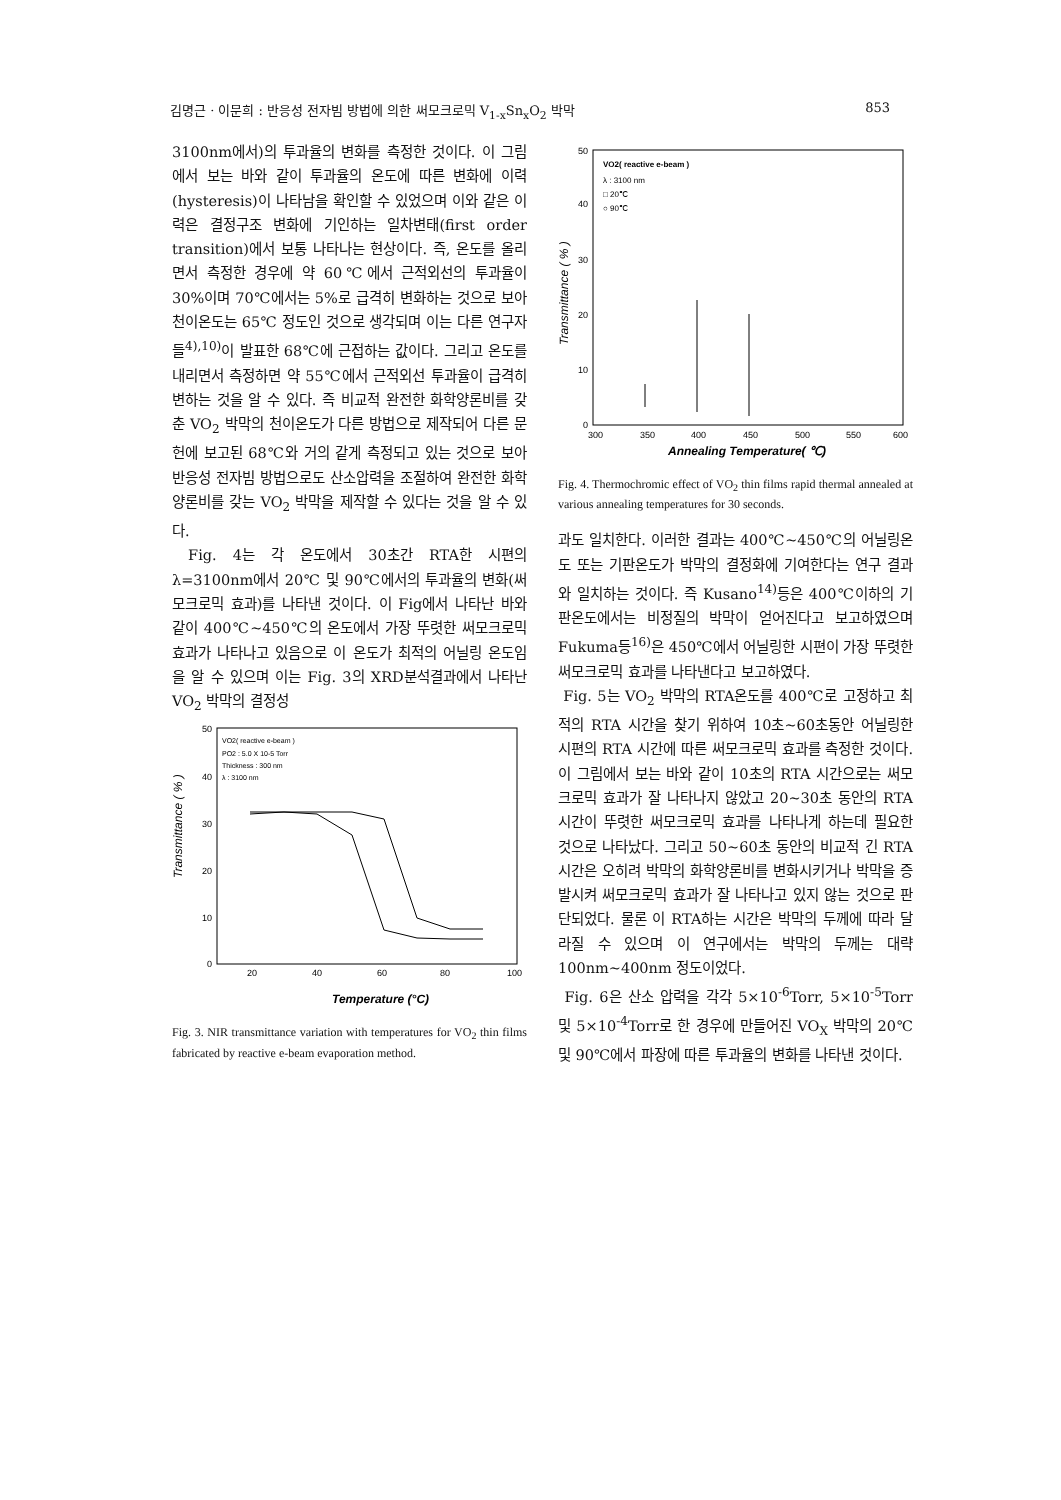김명근 · 이문희 : 반응성 전자빔 방법에 의한 써모크로믹 V<sub>1-x</sub>Sn<sub>x</sub>O<sub>2</sub> 박막 853
3100nm에서)의 투과율의 변화를 측정한 것이다. 이 그림에서 보는 바와 같이 투과율의 온도에 따른 변화에 이력(hysteresis)이 나타남을 확인할 수 있었으며 이와 같은 이력은 결정구조 변화에 기인하는 일차변태(first order transition)에서 보통 나타나는 현상이다. 즉, 온도를 올리면서 측정한 경우에 약 60℃에서 근적외선의 투과율이 30%이며 70℃에서는 5%로 급격히 변화하는 것으로 보아 천이온도는 65℃ 정도인 것으로 생각되며 이는 다른 연구자들<sup>4),10)</sup>이 발표한 68℃에 근접하는 값이다. 그리고 온도를 내리면서 측정하면 약 55℃에서 근적외선 투과율이 급격히 변하는 것을 알 수 있다. 즉 비교적 완전한 화학양론비를 갖춘 VO<sub>2</sub> 박막의 천이온도가 다른 방법으로 제작되어 다른 문헌에 보고된 68℃와 거의 같게 측정되고 있는 것으로 보아 반응성 전자빔 방법으로도 산소압력을 조절하여 완전한 화학양론비를 갖는 VO<sub>2</sub> 박막을 제작할 수 있다는 것을 알 수 있다.
Fig. 4는 각 온도에서 30초간 RTA한 시편의 λ=3100nm에서 20℃ 및 90℃에서의 투과율의 변화(써모크로믹 효과)를 나타낸 것이다. 이 Fig에서 나타난 바와 같이 400℃~450℃의 온도에서 가장 뚜렷한 써모크로믹 효과가 나타나고 있음으로 이 온도가 최적의 어닐링 온도임을 알 수 있으며 이는 Fig. 3의 XRD분석결과에서 나타난 VO<sub>2</sub> 박막의 결정성
VO2( reactive e-beam )
PO2 : 5.0 X 10-5 Torr
Thickness : 300 nm
λ : 3100 nm
50
40
30
20
10
0
20
40
60
80
100
Temperature (°C)
Transmittance ( % )
Fig. 3. NIR transmittance variation with temperatures for VO<sub>2</sub> thin films fabricated by reactive e-beam evaporation method.
VO2( reactive e-beam )
λ : 3100 nm
□ 20℃
○ 90℃
50
40
30
20
10
0
300
350
400
450
500
550
600
Annealing Temperature( ℃)
Transmittance ( % )
Fig. 4. Thermochromic effect of VO<sub>2</sub> thin films rapid thermal annealed at various annealing temperatures for 30 seconds.
과도 일치한다. 이러한 결과는 400℃~450℃의 어닐링온도 또는 기판온도가 박막의 결정화에 기여한다는 연구 결과와 일치하는 것이다. 즉 Kusano<sup>14)</sup>등은 400℃이하의 기판온도에서는 비정질의 박막이 얻어진다고 보고하였으며 Fukuma등<sup>16)</sup>은 450℃에서 어닐링한 시편이 가장 뚜렷한 써모크로믹 효과를 나타낸다고 보고하였다.
Fig. 5는 VO<sub>2</sub> 박막의 RTA온도를 400℃로 고정하고 최적의 RTA 시간을 찾기 위하여 10초~60초동안 어닐링한 시편의 RTA 시간에 따른 써모크로믹 효과를 측정한 것이다. 이 그림에서 보는 바와 같이 10초의 RTA 시간으로는 써모크로믹 효과가 잘 나타나지 않았고 20~30초 동안의 RTA시간이 뚜렷한 써모크로믹 효과를 나타나게 하는데 필요한 것으로 나타났다. 그리고 50~60초 동안의 비교적 긴 RTA 시간은 오히려 박막의 화학양론비를 변화시키거나 박막을 증발시켜 써모크로믹 효과가 잘 나타나고 있지 않는 것으로 판단되었다. 물론 이 RTA하는 시간은 박막의 두께에 따라 달라질 수 있으며 이 연구에서는 박막의 두께는 대략 100nm~400nm 정도이었다.
Fig. 6은 산소 압력을 각각 5×10<sup>-6</sup>Torr, 5×10<sup>-5</sup>Torr 및 5×10<sup>-4</sup>Torr로 한 경우에 만들어진 VO<sub>X</sub> 박막의 20℃ 및 90℃에서 파장에 따른 투과율의 변화를 나타낸 것이다.